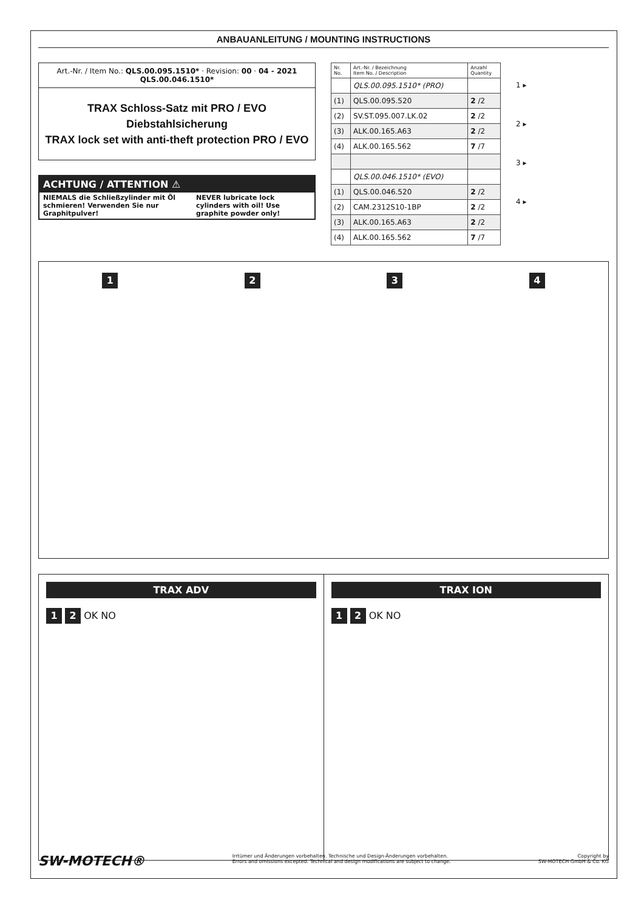ANBAUANLEITUNG / MOUNTING INSTRUCTIONS
Art.-Nr. / Item No.: QLS.00.095.1510* · Revision: 00 · 04 - 2021
QLS.00.046.1510*
TRAX Schloss-Satz mit PRO / EVO Diebstahlsicherung
TRAX lock set with anti-theft protection PRO / EVO
ACHTUNG / ATTENTION ⚠
NIEMALS die Schließzylinder mit Öl schmieren! Verwenden Sie nur Graphitpulver!
NEVER lubricate lock cylinders with oil! Use graphite powder only!
| Nr. No. | Art.-Nr. / Bezeichnung Item No. / Description | Anzahl Quantity |
| --- | --- | --- |
| | QLS.00.095.1510* (PRO) | |
| (1) | QLS.00.095.520 | 2 /2 |
| (2) | SV.ST.095.007.LK.02 | 2 /2 |
| (3) | ALK.00.165.A63 | 2 /2 |
| (4) | ALK.00.165.562 | 7 /7 |
| | QLS.00.046.1510* (EVO) | |
| (1) | QLS.00.046.520 | 2 /2 |
| (2) | CAM.2312S10-1BP | 2 /2 |
| (3) | ALK.00.165.A63 | 2 /2 |
| (4) | ALK.00.165.562 | 7 /7 |
1 ▸
2 ▸
3 ▸
4 ▸
1 2 3 4
TRAX ADV
1 2 OK NO
TRAX ION
1 2 OK NO
SW-MOTECH® Irrtümer und Änderungen vorbehalten. Technische und Design-Änderungen vorbehalten.
Errors and omissions excepted. Technical and design modifications are subject to change. Copyright by
SW-MOTECH GmbH & Co. KG